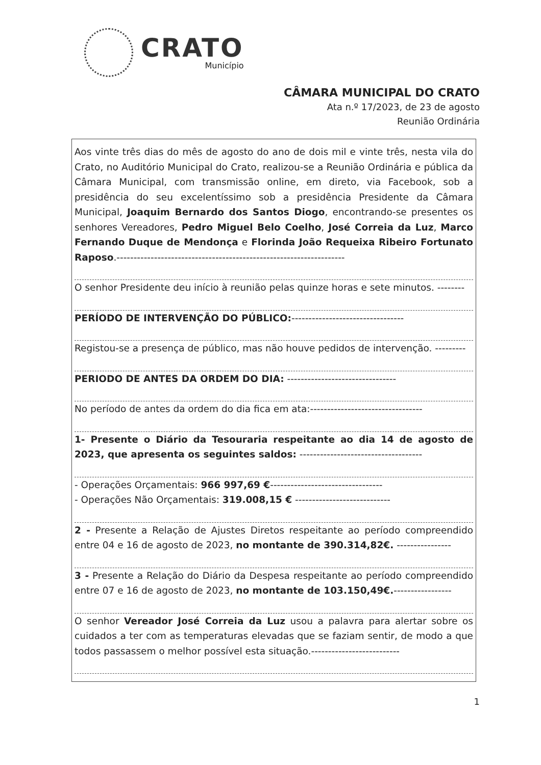CRATO
Município
CÂMARA MUNICIPAL DO CRATO
Ata n.º 17/2023, de 23 de agosto
Reunião Ordinária
Aos vinte três dias do mês de agosto do ano de dois mil e vinte três, nesta vila do Crato, no Auditório Municipal do Crato, realizou-se a Reunião Ordinária e pública da Câmara Municipal, com transmissão online, em direto, via Facebook, sob a presidência do seu excelentíssimo sob a presidência Presidente da Câmara Municipal, Joaquim Bernardo dos Santos Diogo, encontrando-se presentes os senhores Vereadores, Pedro Miguel Belo Coelho, José Correia da Luz, Marco Fernando Duque de Mendonça e Florinda João Requeixa Ribeiro Fortunato Raposo.-------------------------------------------------------------------
O senhor Presidente deu início à reunião pelas quinze horas e sete minutos. --------
PERÍODO DE INTERVENÇÃO DO PÚBLICO:---------------------------------
Registou-se a presença de público, mas não houve pedidos de intervenção. ---------
PERIODO DE ANTES DA ORDEM DO DIA: --------------------------------
No período de antes da ordem do dia fica em ata:---------------------------------
1- Presente o Diário da Tesouraria respeitante ao dia 14 de agosto de 2023, que apresenta os seguintes saldos: ------------------------------------
- Operações Orçamentais: 966 997,69 €---------------------------------
- Operações Não Orçamentais: 319.008,15 € ----------------------------
2 - Presente a Relação de Ajustes Diretos respeitante ao período compreendido entre 04 e 16 de agosto de 2023, no montante de 390.314,82€. ----------------
3 - Presente a Relação do Diário da Despesa respeitante ao período compreendido entre 07 e 16 de agosto de 2023, no montante de 103.150,49€.-----------------
O senhor Vereador José Correia da Luz usou a palavra para alertar sobre os cuidados a ter com as temperaturas elevadas que se faziam sentir, de modo a que todos passassem o melhor possível esta situação.--------------------------
1